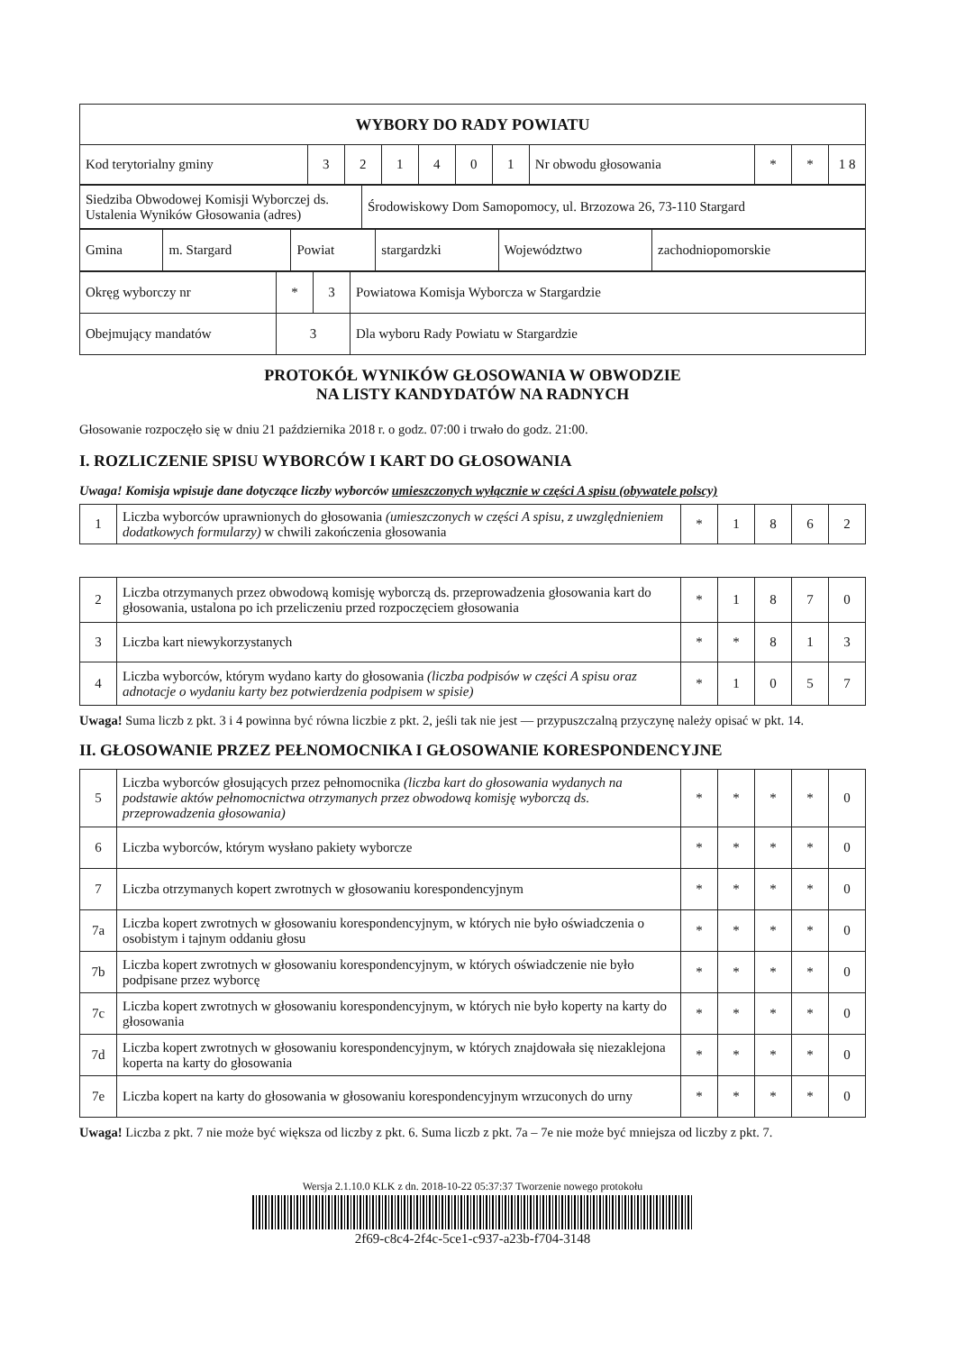| WYBORY DO RADY POWIATU | | | | | | | | | | |
| Kod terytorialny gminy | 3 | 2 | 1 | 4 | 0 | 1 | Nr obwodu głosowania | * | * | 1 8 |
| Siedziba Obwodowej Komisji Wyborczej ds. Ustalenia Wyników Głosowania (adres) | Środowiskowy Dom Samopomocy, ul. Brzozowa 26, 73-110 Stargard |
| Gmina | m. Stargard | Powiat | stargardzki | Województwo | zachodniopomorskie |
| Okręg wyborczy nr | * | 3 | Powiatowa Komisja Wyborcza w Stargardzie |
| Obejmujący mandatów | 3 | | Dla wyboru Rady Powiatu w Stargardzie |
PROTOKÓŁ WYNIKÓW GŁOSOWANIA W OBWODZIE
NA LISTY KANDYDATÓW NA RADNYCH
Głosowanie rozpoczęło się w dniu 21 października 2018 r. o godz. 07:00 i trwało do godz. 21:00.
I. ROZLICZENIE SPISU WYBORCÓW I KART DO GŁOSOWANIA
Uwaga! Komisja wpisuje dane dotyczące liczby wyborców umieszczonych wyłącznie w części A spisu (obywatele polscy)
| 1 | Liczba wyborców uprawnionych do głosowania (umieszczonych w części A spisu, z uwzględnieniem dodatkowych formularzy) w chwili zakończenia głosowania | * | 1 | 8 | 6 | 2 |
| 2 | Liczba otrzymanych przez obwodową komisję wyborczą ds. przeprowadzenia głosowania kart do głosowania, ustalona po ich przeliczeniu przed rozpoczęciem głosowania | * | 1 | 8 | 7 | 0 |
| 3 | Liczba kart niewykorzystanych | * | * | 8 | 1 | 3 |
| 4 | Liczba wyborców, którym wydano karty do głosowania (liczba podpisów w części A spisu oraz adnotacje o wydaniu karty bez potwierdzenia podpisem w spisie) | * | 1 | 0 | 5 | 7 |
Uwaga! Suma liczb z pkt. 3 i 4 powinna być równa liczbie z pkt. 2, jeśli tak nie jest — przypuszczalną przyczynę należy opisać w pkt. 14.
II. GŁOSOWANIE PRZEZ PEŁNOMOCNIKA I GŁOSOWANIE KORESPONDENCYJNE
| 5 | Liczba wyborców głosujących przez pełnomocnika (liczba kart do głosowania wydanych na podstawie aktów pełnomocnictwa otrzymanych przez obwodową komisję wyborczą ds. przeprowadzenia głosowania) | * | * | * | * | 0 |
| 6 | Liczba wyborców, którym wysłano pakiety wyborcze | * | * | * | * | 0 |
| 7 | Liczba otrzymanych kopert zwrotnych w głosowaniu korespondencyjnym | * | * | * | * | 0 |
| 7a | Liczba kopert zwrotnych w głosowaniu korespondencyjnym, w których nie było oświadczenia o osobistym i tajnym oddaniu głosu | * | * | * | * | 0 |
| 7b | Liczba kopert zwrotnych w głosowaniu korespondencyjnym, w których oświadczenie nie było podpisane przez wyborcę | * | * | * | * | 0 |
| 7c | Liczba kopert zwrotnych w głosowaniu korespondencyjnym, w których nie było koperty na karty do głosowania | * | * | * | * | 0 |
| 7d | Liczba kopert zwrotnych w głosowaniu korespondencyjnym, w których znajdowała się niezaklejona koperta na karty do głosowania | * | * | * | * | 0 |
| 7e | Liczba kopert na karty do głosowania w głosowaniu korespondencyjnym wrzuconych do urny | * | * | * | * | 0 |
Uwaga! Liczba z pkt. 7 nie może być większa od liczby z pkt. 6. Suma liczb z pkt. 7a – 7e nie może być mniejsza od liczby z pkt. 7.
Wersja 2.1.10.0 KLK z dn. 2018-10-22 05:37:37 Tworzenie nowego protokołu
2f69-c8c4-2f4c-5ce1-c937-a23b-f704-3148